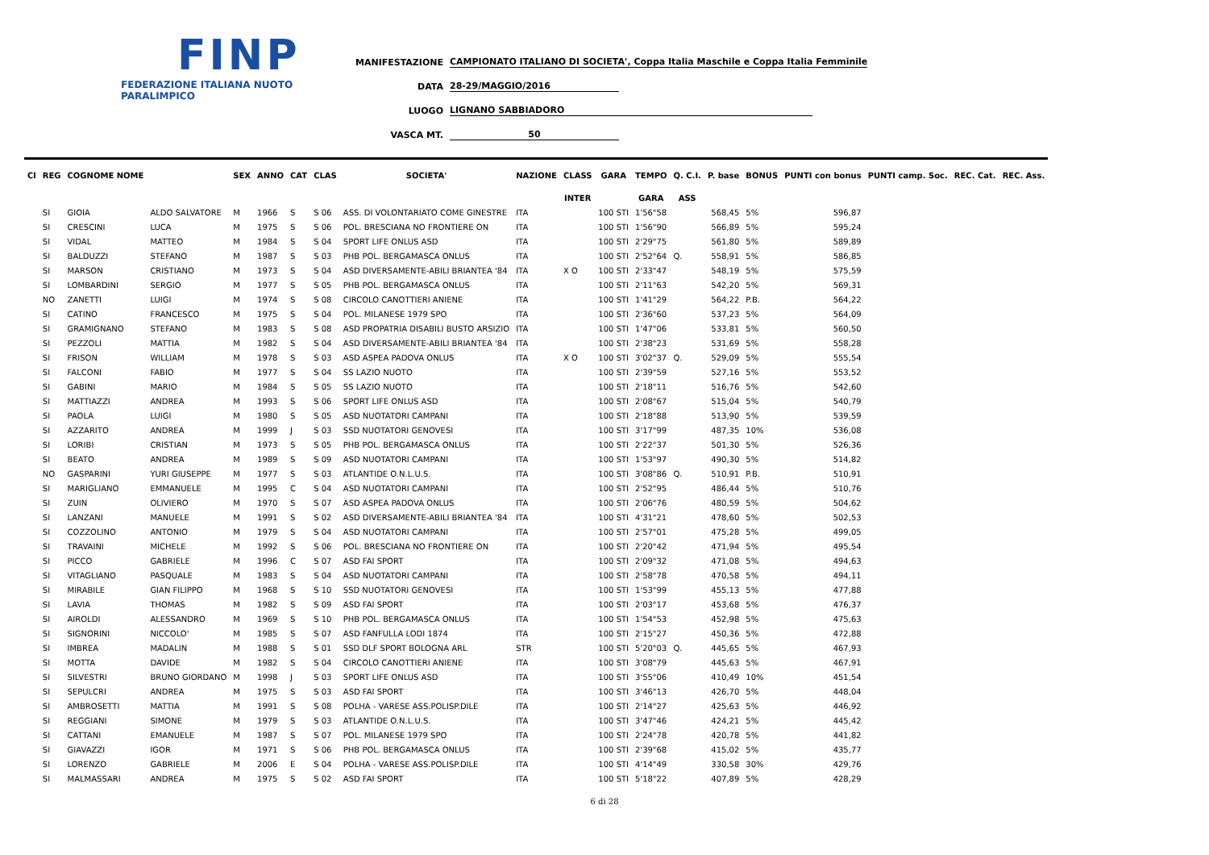FINP
FEDERAZIONE ITALIANA NUOTO PARALIMPICO
MANIFESTAZIONE CAMPIONATO ITALIANO DI SOCIETA', Coppa Italia Maschile e Coppa Italia Femminile
DATA 28-29/MAGGIO/2016
LUOGO LIGNANO SABBIADORO
VASCA MT. 50
| Cl | REG | COGNOME NOME | | SEX | ANNO | CAT | CLAS | SOCIETA' | NAZIONE | CLASS | GARA | TEMPO | Q. C.I. | P. base | BONUS | PUNTI con bonus | PUNTI camp. Soc. | REC. Cat. | REC. Ass. |
| --- | --- | --- | --- | --- | --- | --- | --- | --- | --- | --- | --- | --- | --- | --- | --- | --- | --- | --- | --- |
| | | | | | | | | | | INTER | | GARA | ASS | | | | | | |
| | SI | GIOIA | ALDO SALVATORE | M | 1966 | S | S 06 | ASS. DI VOLONTARIATO COME GINESTRE | ITA | | 100 STI | 1'56"58 | | 568,45 | 5% | 596,87 | | | |
| | SI | CRESCINI | LUCA | M | 1975 | S | S 06 | POL. BRESCIANA NO FRONTIERE ON | ITA | | 100 STI | 1'56"90 | | 566,89 | 5% | 595,24 | | | |
| | SI | VIDAL | MATTEO | M | 1984 | S | S 04 | SPORT LIFE ONLUS ASD | ITA | | 100 STI | 2'29"75 | | 561,80 | 5% | 589,89 | | | |
| | SI | BALDUZZI | STEFANO | M | 1987 | S | S 03 | PHB POL. BERGAMASCA ONLUS | ITA | | 100 STI | 2'52"64 | Q. | 558,91 | 5% | 586,85 | | | |
| | SI | MARSON | CRISTIANO | M | 1973 | S | S 04 | ASD DIVERSAMENTE-ABILI BRIANTEA '84 | ITA | X O | 100 STI | 2'33"47 | | 548,19 | 5% | 575,59 | | | |
| | SI | LOMBARDINI | SERGIO | M | 1977 | S | S 05 | PHB POL. BERGAMASCA ONLUS | ITA | | 100 STI | 2'11"63 | | 542,20 | 5% | 569,31 | | | |
| | NO | ZANETTI | LUIGI | M | 1974 | S | S 08 | CIRCOLO CANOTTIERI ANIENE | ITA | | 100 STI | 1'41"29 | | 564,22 | P.B. | 564,22 | | | |
| | SI | CATINO | FRANCESCO | M | 1975 | S | S 04 | POL. MILANESE 1979 SPO | ITA | | 100 STI | 2'36"60 | | 537,23 | 5% | 564,09 | | | |
| | SI | GRAMIGNANO | STEFANO | M | 1983 | S | S 08 | ASD PROPATRIA DISABILI BUSTO ARSIZIO | ITA | | 100 STI | 1'47"06 | | 533,81 | 5% | 560,50 | | | |
| | SI | PEZZOLI | MATTIA | M | 1982 | S | S 04 | ASD DIVERSAMENTE-ABILI BRIANTEA '84 | ITA | | 100 STI | 2'38"23 | | 531,69 | 5% | 558,28 | | | |
| | SI | FRISON | WILLIAM | M | 1978 | S | S 03 | ASD ASPEA PADOVA ONLUS | ITA | X O | 100 STI | 3'02"37 | Q. | 529,09 | 5% | 555,54 | | | |
| | SI | FALCONI | FABIO | M | 1977 | S | S 04 | SS LAZIO NUOTO | ITA | | 100 STI | 2'39"59 | | 527,16 | 5% | 553,52 | | | |
| | SI | GABINI | MARIO | M | 1984 | S | S 05 | SS LAZIO NUOTO | ITA | | 100 STI | 2'18"11 | | 516,76 | 5% | 542,60 | | | |
| | SI | MATTIAZZI | ANDREA | M | 1993 | S | S 06 | SPORT LIFE ONLUS ASD | ITA | | 100 STI | 2'08"67 | | 515,04 | 5% | 540,79 | | | |
| | SI | PAOLA | LUIGI | M | 1980 | S | S 05 | ASD NUOTATORI CAMPANI | ITA | | 100 STI | 2'18"88 | | 513,90 | 5% | 539,59 | | | |
| | SI | AZZARITO | ANDREA | M | 1999 | J | S 03 | SSD NUOTATORI GENOVESI | ITA | | 100 STI | 3'17"99 | | 487,35 | 10% | 536,08 | | | |
| | SI | LORIBI | CRISTIAN | M | 1973 | S | S 05 | PHB POL. BERGAMASCA ONLUS | ITA | | 100 STI | 2'22"37 | | 501,30 | 5% | 526,36 | | | |
| | SI | BEATO | ANDREA | M | 1989 | S | S 09 | ASD NUOTATORI CAMPANI | ITA | | 100 STI | 1'53"97 | | 490,30 | 5% | 514,82 | | | |
| | NO | GASPARINI | YURI GIUSEPPE | M | 1977 | S | S 03 | ATLANTIDE O.N.L.U.S. | ITA | | 100 STI | 3'08"86 | Q. | 510,91 | P.B. | 510,91 | | | |
| | SI | MARIGLIANO | EMMANUELE | M | 1995 | C | S 04 | ASD NUOTATORI CAMPANI | ITA | | 100 STI | 2'52"95 | | 486,44 | 5% | 510,76 | | | |
| | SI | ZUIN | OLIVIERO | M | 1970 | S | S 07 | ASD ASPEA PADOVA ONLUS | ITA | | 100 STI | 2'06"76 | | 480,59 | 5% | 504,62 | | | |
| | SI | LANZANI | MANUELE | M | 1991 | S | S 02 | ASD DIVERSAMENTE-ABILI BRIANTEA '84 | ITA | | 100 STI | 4'31"21 | | 478,60 | 5% | 502,53 | | | |
| | SI | COZZOLINO | ANTONIO | M | 1979 | S | S 04 | ASD NUOTATORI CAMPANI | ITA | | 100 STI | 2'57"01 | | 475,28 | 5% | 499,05 | | | |
| | SI | TRAVAINI | MICHELE | M | 1992 | S | S 06 | POL. BRESCIANA NO FRONTIERE ON | ITA | | 100 STI | 2'20"42 | | 471,94 | 5% | 495,54 | | | |
| | SI | PICCO | GABRIELE | M | 1996 | C | S 07 | ASD FAI SPORT | ITA | | 100 STI | 2'09"32 | | 471,08 | 5% | 494,63 | | | |
| | SI | VITAGLIANO | PASQUALE | M | 1983 | S | S 04 | ASD NUOTATORI CAMPANI | ITA | | 100 STI | 2'58"78 | | 470,58 | 5% | 494,11 | | | |
| | SI | MIRABILE | GIAN FILIPPO | M | 1968 | S | S 10 | SSD NUOTATORI GENOVESI | ITA | | 100 STI | 1'53"99 | | 455,13 | 5% | 477,88 | | | |
| | SI | LAVIA | THOMAS | M | 1982 | S | S 09 | ASD FAI SPORT | ITA | | 100 STI | 2'03"17 | | 453,68 | 5% | 476,37 | | | |
| | SI | AIROLDI | ALESSANDRO | M | 1969 | S | S 10 | PHB POL. BERGAMASCA ONLUS | ITA | | 100 STI | 1'54"53 | | 452,98 | 5% | 475,63 | | | |
| | SI | SIGNORINI | NICCOLO' | M | 1985 | S | S 07 | ASD FANFULLA LODI 1874 | ITA | | 100 STI | 2'15"27 | | 450,36 | 5% | 472,88 | | | |
| | SI | IMBREA | MADALIN | M | 1988 | S | S 01 | SSD DLF SPORT BOLOGNA ARL | STR | | 100 STI | 5'20"03 | Q. | 445,65 | 5% | 467,93 | | | |
| | SI | MOTTA | DAVIDE | M | 1982 | S | S 04 | CIRCOLO CANOTTIERI ANIENE | ITA | | 100 STI | 3'08"79 | | 445,63 | 5% | 467,91 | | | |
| | SI | SILVESTRI | BRUNO GIORDANO | M | 1998 | J | S 03 | SPORT LIFE ONLUS ASD | ITA | | 100 STI | 3'55"06 | | 410,49 | 10% | 451,54 | | | |
| | SI | SEPULCRI | ANDREA | M | 1975 | S | S 03 | ASD FAI SPORT | ITA | | 100 STI | 3'46"13 | | 426,70 | 5% | 448,04 | | | |
| | SI | AMBROSETTI | MATTIA | M | 1991 | S | S 08 | POLHA - VARESE ASS.POLISP.DILE | ITA | | 100 STI | 2'14"27 | | 425,63 | 5% | 446,92 | | | |
| | SI | REGGIANI | SIMONE | M | 1979 | S | S 03 | ATLANTIDE O.N.L.U.S. | ITA | | 100 STI | 3'47"46 | | 424,21 | 5% | 445,42 | | | |
| | SI | CATTANI | EMANUELE | M | 1987 | S | S 07 | POL. MILANESE 1979 SPO | ITA | | 100 STI | 2'24"78 | | 420,78 | 5% | 441,82 | | | |
| | SI | GIAVAZZI | IGOR | M | 1971 | S | S 06 | PHB POL. BERGAMASCA ONLUS | ITA | | 100 STI | 2'39"68 | | 415,02 | 5% | 435,77 | | | |
| | SI | LORENZO | GABRIELE | M | 2006 | E | S 04 | POLHA - VARESE ASS.POLISP.DILE | ITA | | 100 STI | 4'14"49 | | 330,58 | 30% | 429,76 | | | |
| | SI | MALMASSARI | ANDREA | M | 1975 | S | S 02 | ASD FAI SPORT | ITA | | 100 STI | 5'18"22 | | 407,89 | 5% | 428,29 | | | |
6 di 28